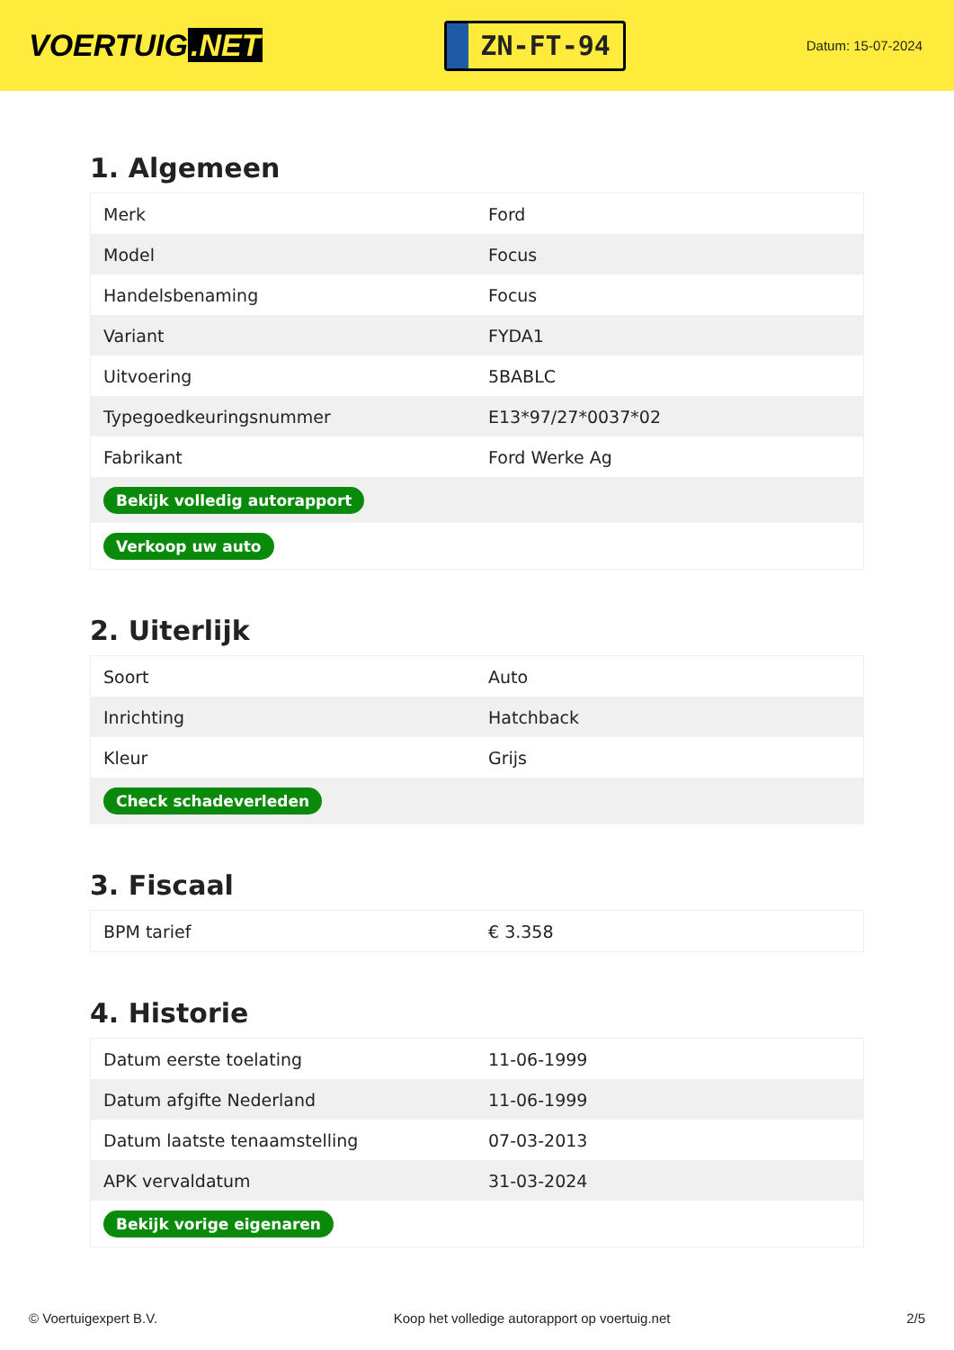VOERTUIG.NET
ZN-FT-94
Datum: 15-07-2024
1. Algemeen
| Merk | Ford |
| Model | Focus |
| Handelsbenaming | Focus |
| Variant | FYDA1 |
| Uitvoering | 5BABLC |
| Typegoedkeuringsnummer | E13*97/27*0037*02 |
| Fabrikant | Ford Werke Ag |
| Bekijk volledig autorapport | |
| Verkoop uw auto | |
2. Uiterlijk
| Soort | Auto |
| Inrichting | Hatchback |
| Kleur | Grijs |
| Check schadeverleden | |
3. Fiscaal
| BPM tarief | € 3.358 |
4. Historie
| Datum eerste toelating | 11-06-1999 |
| Datum afgifte Nederland | 11-06-1999 |
| Datum laatste tenaamstelling | 07-03-2013 |
| APK vervaldatum | 31-03-2024 |
| Bekijk vorige eigenaren | |
© Voertuigexpert B.V. Koop het volledige autorapport op voertuig.net 2/5